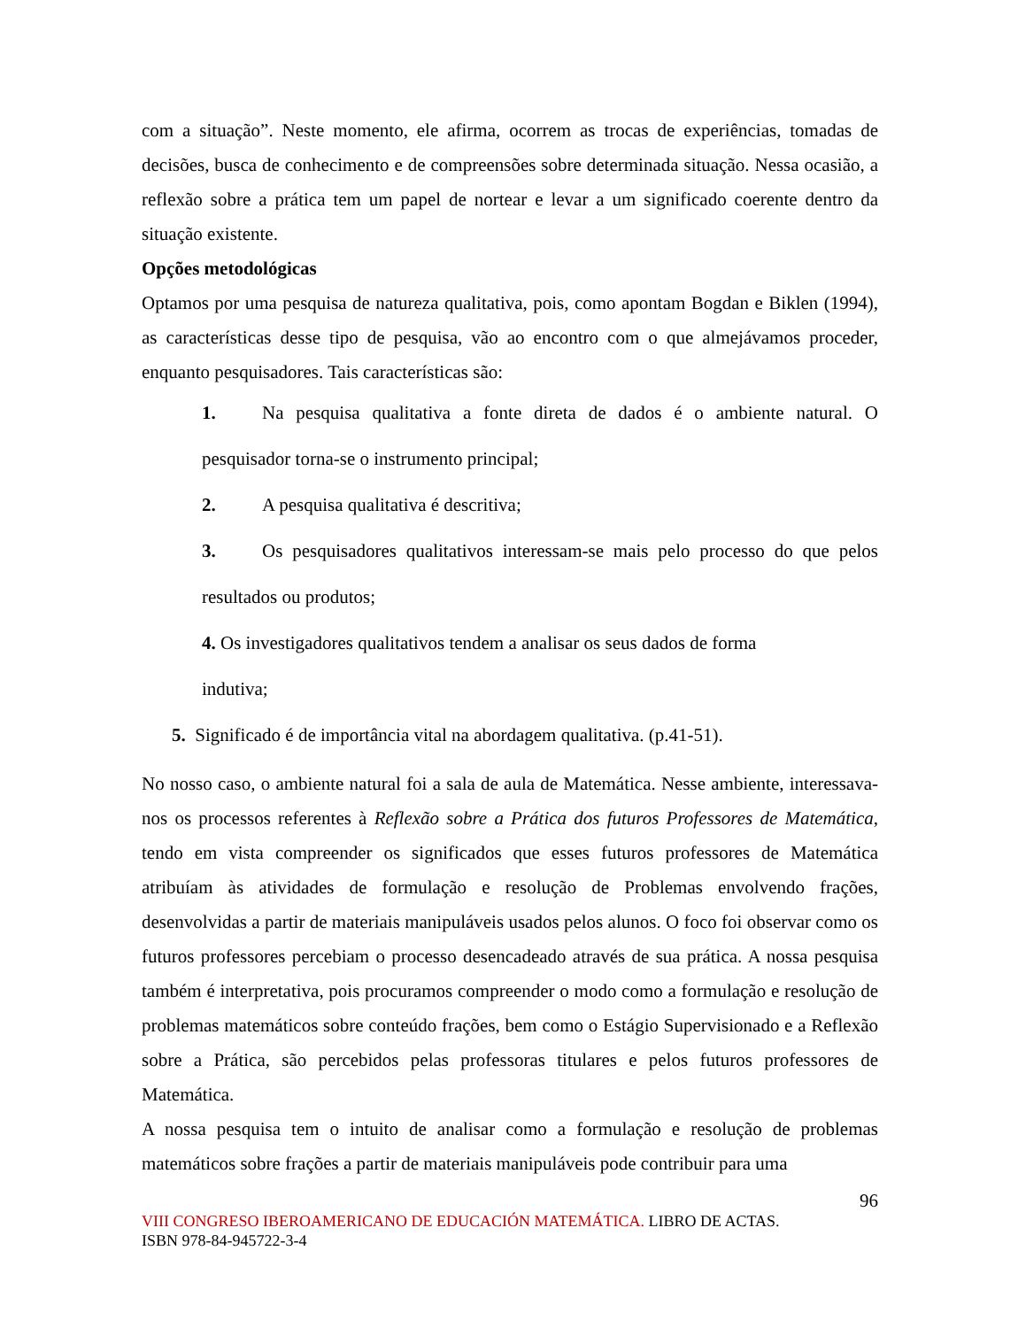com a situação”. Neste momento, ele afirma, ocorrem as trocas de experiências, tomadas de decisões, busca de conhecimento e de compreensões sobre determinada situação. Nessa ocasião, a reflexão sobre a prática tem um papel de nortear e levar a um significado coerente dentro da situação existente.
Opções metodológicas
Optamos por uma pesquisa de natureza qualitativa, pois, como apontam Bogdan e Biklen (1994), as características desse tipo de pesquisa, vão ao encontro com o que almejávamos proceder, enquanto pesquisadores. Tais características são:
1. Na pesquisa qualitativa a fonte direta de dados é o ambiente natural. O pesquisador torna-se o instrumento principal;
2. A pesquisa qualitativa é descritiva;
3. Os pesquisadores qualitativos interessam-se mais pelo processo do que pelos resultados ou produtos;
4. Os investigadores qualitativos tendem a analisar os seus dados de forma indutiva;
5. Significado é de importância vital na abordagem qualitativa. (p.41-51).
No nosso caso, o ambiente natural foi a sala de aula de Matemática. Nesse ambiente, interessava-nos os processos referentes à Reflexão sobre a Prática dos futuros Professores de Matemática, tendo em vista compreender os significados que esses futuros professores de Matemática atribuíam às atividades de formulação e resolução de Problemas envolvendo frações, desenvolvidas a partir de materiais manipuláveis usados pelos alunos. O foco foi observar como os futuros professores percebiam o processo desencadeado através de sua prática. A nossa pesquisa também é interpretativa, pois procuramos compreender o modo como a formulação e resolução de problemas matemáticos sobre conteúdo frações, bem como o Estágio Supervisionado e a Reflexão sobre a Prática, são percebidos pelas professoras titulares e pelos futuros professores de Matemática.
A nossa pesquisa tem o intuito de analisar como a formulação e resolução de problemas matemáticos sobre frações a partir de materiais manipuláveis pode contribuir para uma
96
VIII CONGRESO IBEROAMERICANO DE EDUCACIÓN MATEMÁTICA. LIBRO DE ACTAS.
ISBN 978-84-945722-3-4